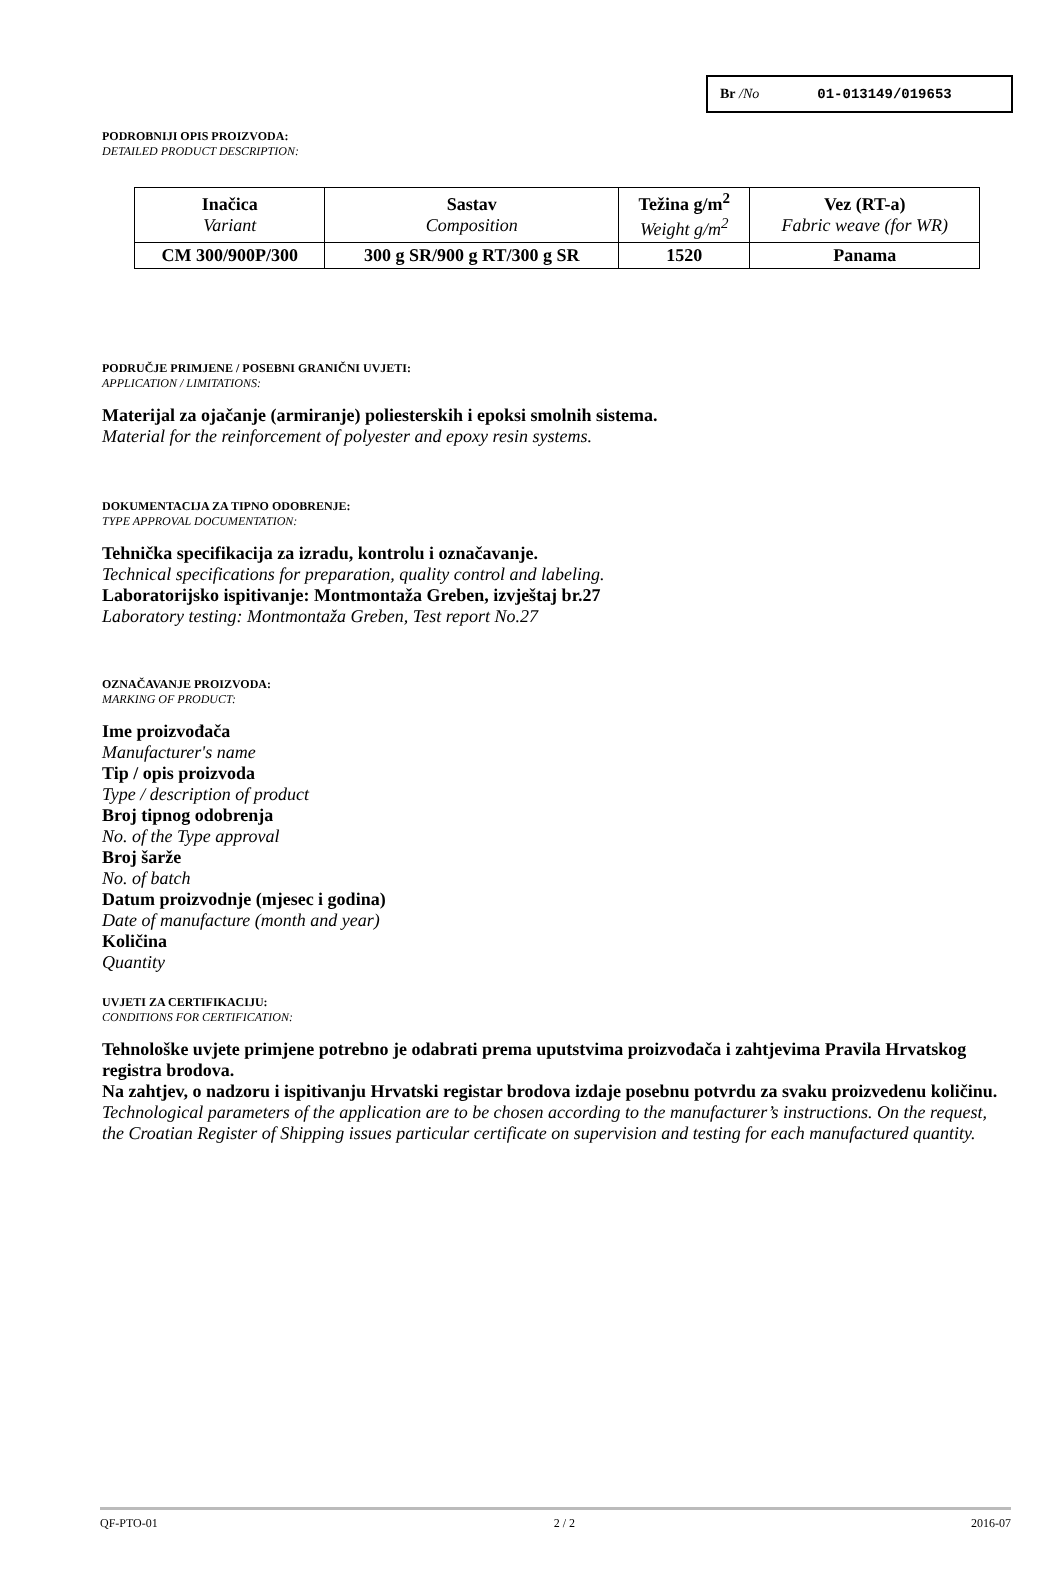Br /No 01-013149/019653
PODROBNIJI OPIS PROIZVODA:
DETAILED PRODUCT DESCRIPTION:
| Inačica Variant | Sastav Composition | Težina g/m<sup>2</sup> Weight g/m<sup>2</sup> | Vez (RT-a) Fabric weave (for WR) |
| --- | --- | --- | --- |
| CM 300/900P/300 | 300 g SR/900 g RT/300 g SR | 1520 | Panama |
PODRUČJE PRIMJENE / POSEBNI GRANIČNI UVJETI:
APPLICATION / LIMITATIONS:
Materijal za ojačanje (armiranje) poliesterskih i epoksi smolnih sistema.
Material for the reinforcement of polyester and epoxy resin systems.
DOKUMENTACIJA ZA TIPNO ODOBRENJE:
TYPE APPROVAL DOCUMENTATION:
Tehnička specifikacija za izradu, kontrolu i označavanje.
Technical specifications for preparation, quality control and labeling.
Laboratorijsko ispitivanje: Montmontaža Greben, izvještaj br.27
Laboratory testing: Montmontaža Greben, Test report No.27
OZNAČAVANJE PROIZVODA:
MARKING OF PRODUCT:
Ime proizvođača
Manufacturer's name
Tip / opis proizvoda
Type / description of product
Broj tipnog odobrenja
No. of the Type approval
Broj šarže
No. of batch
Datum proizvodnje (mjesec i godina)
Date of manufacture (month and year)
Količina
Quantity
UVJETI ZA CERTIFIKACIJU:
CONDITIONS FOR CERTIFICATION:
Tehnološke uvjete primjene potrebno je odabrati prema uputstvima proizvođača i zahtjevima Pravila Hrvatskog registra brodova.
Na zahtjev, o nadzoru i ispitivanju Hrvatski registar brodova izdaje posebnu potvrdu za svaku proizvedenu količinu.
Technological parameters of the application are to be chosen according to the manufacturer’s instructions. On the request, the Croatian Register of Shipping issues particular certificate on supervision and testing for each manufactured quantity.
QF-PTO-01 2 / 2 2016-07